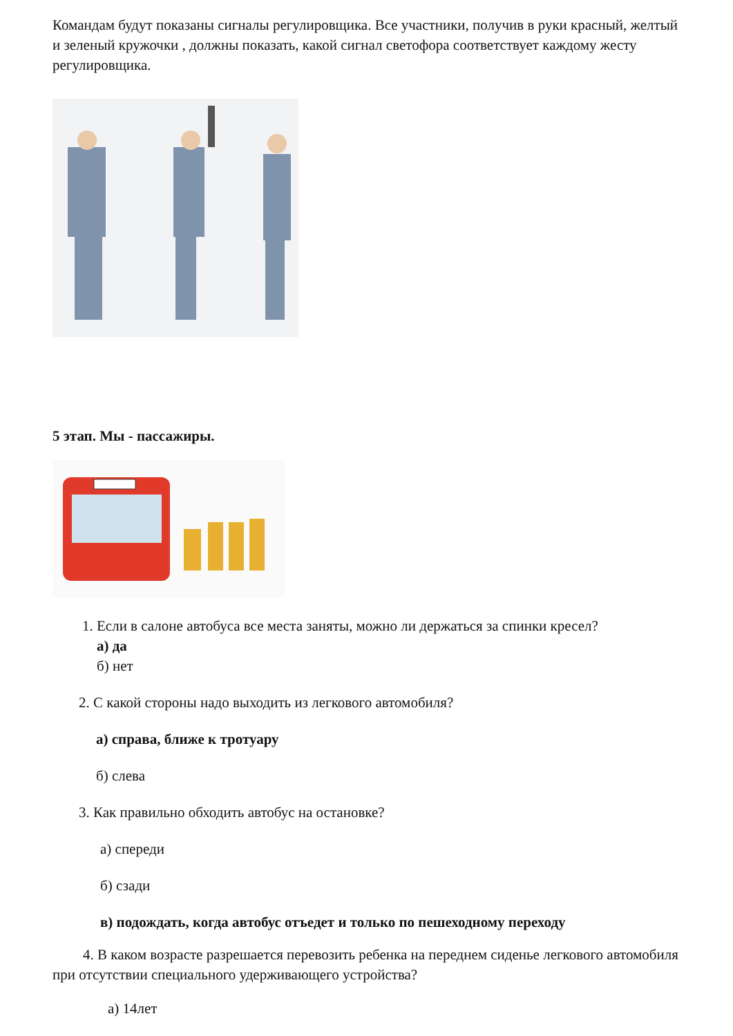Командам будут показаны сигналы регулировщика. Все участники, получив в руки красный, желтый и зеленый кружочки , должны показать, какой сигнал светофора соответствует каждому жесту регулировщика.
5 этап. Мы - пассажиры.
1. Если в салоне автобуса все места заняты, можно ли держаться за спинки кресел?
а) да
б) нет
2. С какой стороны надо выходить из легкового автомобиля?
а) справа, ближе к тротуару
б) слева
3. Как правильно обходить автобус на остановке?
а) спереди
б) сзади
в) подождать, когда автобус отъедет и только по пешеходному переходу
4. В каком возрасте разрешается перевозить ребенка на переднем сиденье легкового автомобиля при отсутствии специального удерживающего устройства?
а) 14лет